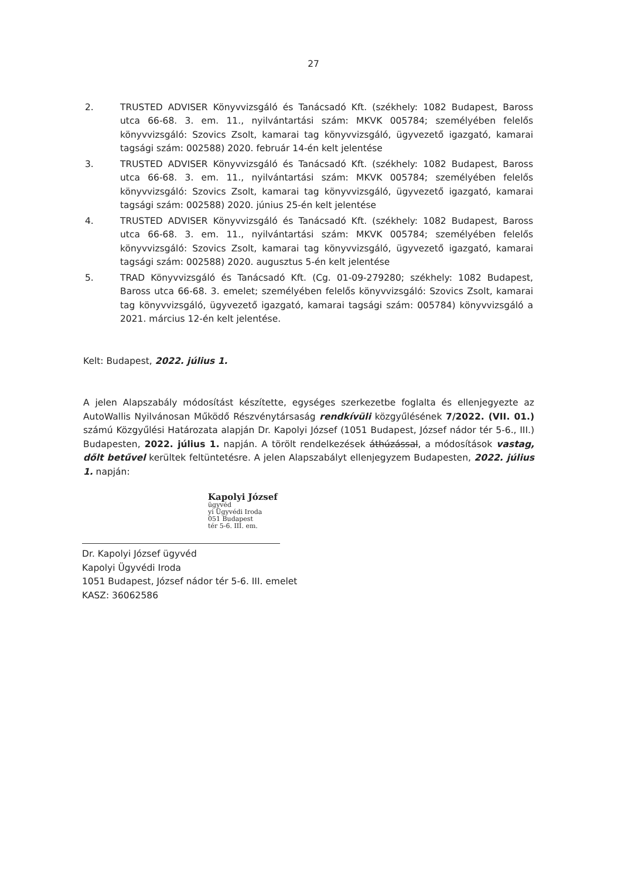27
2. TRUSTED ADVISER Könyvvizsgáló és Tanácsadó Kft. (székhely: 1082 Budapest, Baross utca 66-68. 3. em. 11., nyilvántartási szám: MKVK 005784; személyében felelős könyvvizsgáló: Szovics Zsolt, kamarai tag könyvvizsgáló, ügyvezető igazgató, kamarai tagsági szám: 002588) 2020. február 14-én kelt jelentése
3. TRUSTED ADVISER Könyvvizsgáló és Tanácsadó Kft. (székhely: 1082 Budapest, Baross utca 66-68. 3. em. 11., nyilvántartási szám: MKVK 005784; személyében felelős könyvvizsgáló: Szovics Zsolt, kamarai tag könyvvizsgáló, ügyvezető igazgató, kamarai tagsági szám: 002588) 2020. június 25-én kelt jelentése
4. TRUSTED ADVISER Könyvvizsgáló és Tanácsadó Kft. (székhely: 1082 Budapest, Baross utca 66-68. 3. em. 11., nyilvántartási szám: MKVK 005784; személyében felelős könyvvizsgáló: Szovics Zsolt, kamarai tag könyvvizsgáló, ügyvezető igazgató, kamarai tagsági szám: 002588) 2020. augusztus 5-én kelt jelentése
5. TRAD Könyvvizsgáló és Tanácsadó Kft. (Cg. 01-09-279280; székhely: 1082 Budapest, Baross utca 66-68. 3. emelet; személyében felelős könyvvizsgáló: Szovics Zsolt, kamarai tag könyvvizsgáló, ügyvezető igazgató, kamarai tagsági szám: 005784) könyvvizsgáló a 2021. március 12-én kelt jelentése.
Kelt: Budapest, 2022. július 1.
A jelen Alapszabály módosítást készítette, egységes szerkezetbe foglalta és ellenjegyezte az AutoWallis Nyilvánosan Működő Részvénytársaság rendkívüli közgyűlésének 7/2022. (VII. 01.) számú Közgyűlési Határozata alapján Dr. Kapolyi József (1051 Budapest, József nádor tér 5-6., III.) Budapesten, 2022. július 1. napján. A törölt rendelkezések áthúzással, a módosítások vastag, dőlt betűvel kerültek feltüntetésre. A jelen Alapszabályt ellenjegyzem Budapesten, 2022. július 1. napján:
Kapolyi József
ügyvéd
yi Ügyvédi Iroda
051 Budapest
tér 5-6. III. em.
Dr. Kapolyi József ügyvéd
Kapolyi Ügyvédi Iroda
1051 Budapest, József nádor tér 5-6. III. emelet
KASZ: 36062586